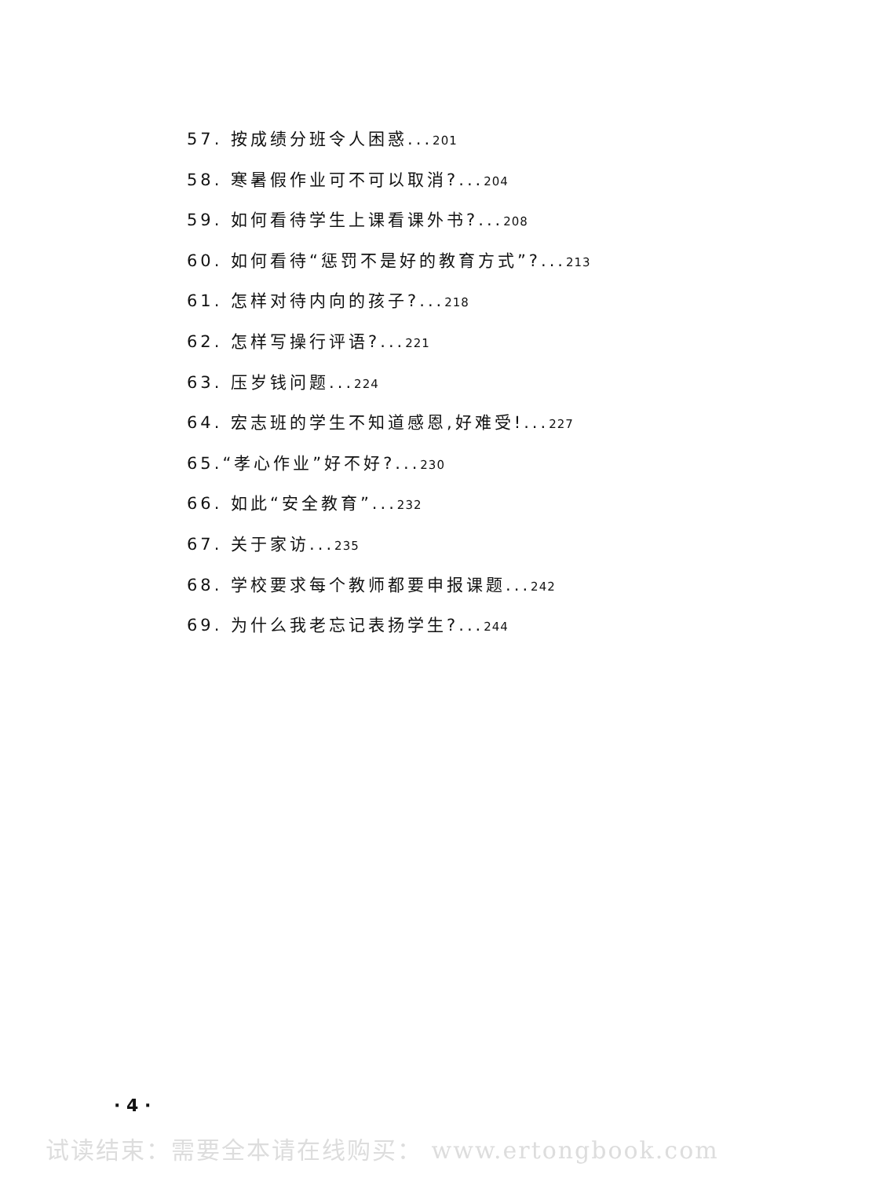57. 按成绩分班令人困惑...201
58. 寒暑假作业可不可以取消?...204
59. 如何看待学生上课看课外书?...208
60. 如何看待“惩罚不是好的教育方式”?...213
61. 怎样对待内向的孩子?...218
62. 怎样写操行评语?...221
63. 压岁钱问题...224
64. 宏志班的学生不知道感恩,好难受!...227
65.“孝心作业”好不好?...230
66. 如此“安全教育”...232
67. 关于家访...235
68. 学校要求每个教师都要申报课题...242
69. 为什么我老忘记表扬学生?...244
· 4 ·
试读结束：需要全本请在线购买： www.ertongbook.com